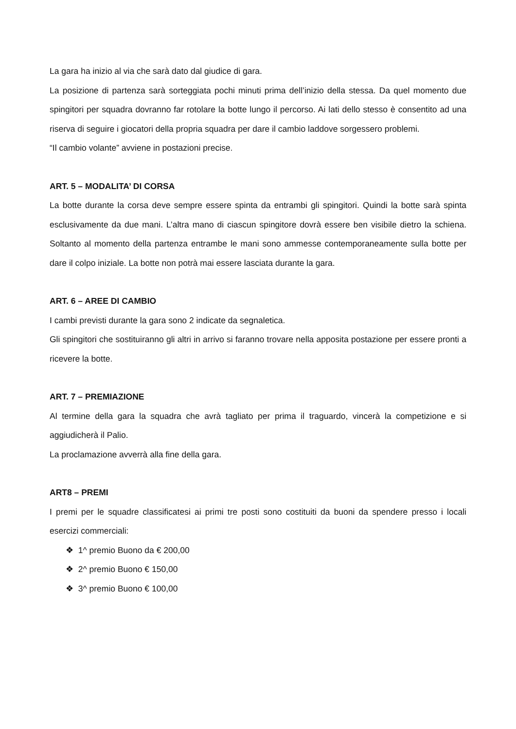La gara ha inizio al via che sarà dato dal giudice di gara.
La posizione di partenza sarà sorteggiata pochi minuti prima dell’inizio della stessa. Da quel momento due spingitori per squadra dovranno far rotolare la botte lungo il percorso. Ai lati dello stesso è consentito ad una riserva di seguire i giocatori della propria squadra per dare il cambio laddove sorgessero problemi.
“Il cambio volante” avviene in postazioni precise.
ART. 5 – MODALITA’ DI CORSA
La botte durante la corsa deve sempre essere spinta da entrambi gli spingitori. Quindi la botte sarà spinta esclusivamente da due mani. L’altra mano di ciascun spingitore dovrà essere ben visibile dietro la schiena. Soltanto al momento della partenza entrambe le mani sono ammesse contemporaneamente sulla botte per dare il colpo iniziale. La botte non potrà mai essere lasciata durante la gara.
ART. 6 – AREE DI CAMBIO
I cambi previsti durante la gara sono 2 indicate da segnaletica.
Gli spingitori che sostituiranno gli altri in arrivo si faranno trovare nella apposita postazione per essere pronti a ricevere la botte.
ART. 7 – PREMIAZIONE
Al termine della gara la squadra che avrà tagliato per prima il traguardo, vincerà la competizione e si aggiudicherà il Palio.
La proclamazione avverrà alla fine della gara.
ART8 – PREMI
I premi per le squadre classificatesi ai primi tre posti sono costituiti da buoni da spendere presso i locali esercizi commerciali:
❖ 1^ premio Buono da € 200,00
❖ 2^ premio Buono € 150,00
❖ 3^ premio Buono € 100,00